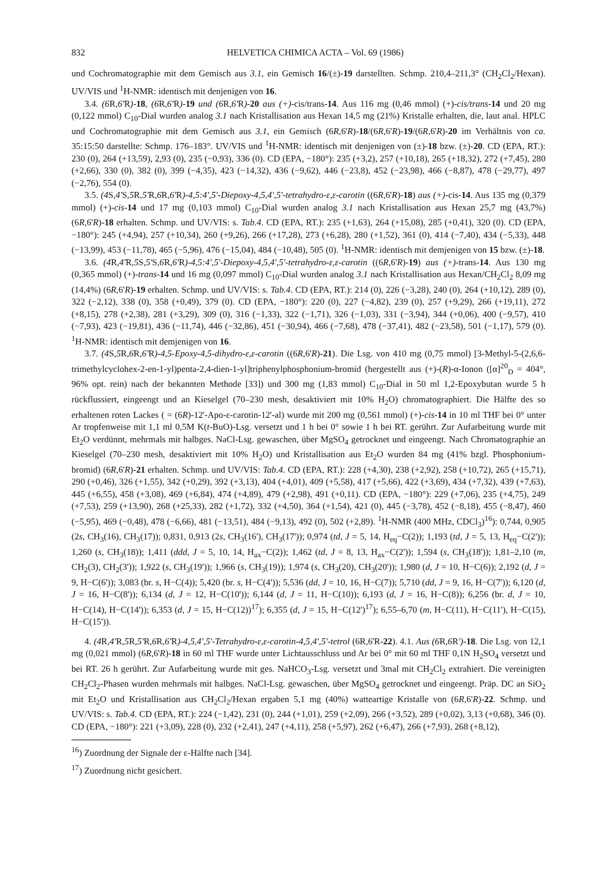832 HELVETICA CHIMICA ACTA – Vol. 69 (1986)
und Cochromatographie mit dem Gemisch aus 3.1, ein Gemisch 16/(±)-19 darstellten. Schmp. 210,4–211,3° (CH<sub>2</sub>Cl<sub>2</sub>/Hexan). UV/VIS und <sup>1</sup>H-NMR: identisch mit denjenigen von 16.
3.4. (6 R,6'R)-18, (6 R,6'R)-19 und (6 R,6'R)-20 aus (+)-cis/trans-14. Aus 116 mg (0,46 mmol) (+)-cis/trans-14 und 20 mg (0,122 mmol) C<sub>10</sub>-Dial wurden analog 3.1 nach Kristallisation aus Hexan 14,5 mg (21%) Kristalle erhalten, die, laut anal. HPLC und Cochromatographie mit dem Gemisch aus 3.1, ein Gemisch (6R,6'R)-18/(6R,6'R)-19/(6R,6'R)-20 im Verhältnis von ca. 35:15:50 darstellte: Schmp. 176–183°. UV/VIS und <sup>1</sup>H-NMR: identisch mit denjenigen von (±)-18 bzw. (±)-20. CD (EPA, RT.): 230 (0), 264 (+13,59), 2,93 (0), 235 (−0,93), 336 (0). CD (EPA, −180°): 235 (+3,2), 257 (+10,18), 265 (+18,32), 272 (+7,45), 280 (+2,66), 330 (0), 382 (0), 399 (−4,35), 423 (−14,32), 436 (−9,62), 446 (−23,8), 452 (−23,98), 466 (−8,87), 478 (−29,77), 497 (−2,76), 554 (0).
3.5. (4 S,4'S,5 R,5'R,6 R,6'R)-4,5:4',5'-Diepoxy-4,5,4',5'-tetrahydro-ε,ε-carotin ((6R,6'R)-18) aus (+)-cis-14. Aus 135 mg (0,379 mmol) (+)-cis-14 und 17 mg (0,103 mmol) C<sub>10</sub>-Dial wurden analog 3.1 nach Kristallisation aus Hexan 25,7 mg (43,7%) (6R,6'R)-18 erhalten. Schmp. und UV/VIS: s. Tab.4. CD (EPA, RT.): 235 (+1,63), 264 (+15,08), 285 (+0,41), 320 (0). CD (EPA, −180°): 245 (+4,94), 257 (+10,34), 260 (+9,26), 266 (+17,28), 273 (+6,28), 280 (+1,52), 361 (0), 414 (−7,40), 434 (−5,33), 448 (−13,99), 453 (−11,78), 465 (−5,96), 476 (−15,04), 484 (−10,48), 505 (0). <sup>1</sup>H-NMR: identisch mit demjenigen von 15 bzw. (±)-18.
3.6. (4 R,4'R,5 S,5'S,6 R,6'R)-4,5:4',5'-Diepoxy-4,5,4',5'-tetrahydro-ε,ε-carotin ((6R,6'R)-19) aus (+)-trans-14. Aus 130 mg (0,365 mmol) (+)-trans-14 und 16 mg (0,097 mmol) C<sub>10</sub>-Dial wurden analog 3.1 nach Kristallisation aus Hexan/CH<sub>2</sub>Cl<sub>2</sub> 8,09 mg (14,4%) (6R,6'R)-19 erhalten. Schmp. und UV/VIS: s. Tab.4. CD (EPA, RT.): 214 (0), 226 (−3,28), 240 (0), 264 (+10,12), 289 (0), 322 (−2,12), 338 (0), 358 (+0,49), 379 (0). CD (EPA, −180°): 220 (0), 227 (−4,82), 239 (0), 257 (+9,29), 266 (+19,11), 272 (+8,15), 278 (+2,38), 281 (+3,29), 309 (0), 316 (−1,33), 322 (−1,71), 326 (−1,03), 331 (−3,94), 344 (+0,06), 400 (−9,57), 410 (−7,93), 423 (−19,81), 436 (−11,74), 446 (−32,86), 451 (−30,94), 466 (−7,68), 478 (−37,41), 482 (−23,58), 501 (−1,17), 579 (0). <sup>1</sup>H-NMR: identisch mit demjenigen von 16.
3.7. (4 S,5 R,6 R,6'R)-4,5-Epoxy-4,5-dihydro-ε,ε-carotin ((6R,6'R)-21). Die Lsg. von 410 mg (0,75 mmol) [3-Methyl-5-(2,6,6-trimethylcyclohex-2-en-1-yl)penta-2,4-dien-1-yl]triphenylphosphonium-bromid (hergestellt aus (+)-(R)-α-Ionon ([α]<sup>20</sup><sub>D</sub> = 404°, 96% opt. rein) nach der bekannten Methode [33]) und 300 mg (1,83 mmol) C<sub>10</sub>-Dial in 50 ml 1,2-Epoxybutan wurde 5 h rückflussiert, eingeengt und an Kieselgel (70–230 mesh, desaktiviert mit 10% H<sub>2</sub>O) chromatographiert. Die Hälfte des so erhaltenen roten Lackes ( = (6R)-12'-Apo-ε-carotin-12'-al) wurde mit 200 mg (0,561 mmol) (+)-cis-14 in 10 ml THF bei 0° unter Ar tropfenweise mit 1,1 ml 0,5M K(t-BuO)-Lsg. versetzt und 1 h bei 0° sowie 1 h bei RT. gerührt. Zur Aufarbeitung wurde mit Et<sub>2</sub>O verdünnt, mehrmals mit halbges. NaCl-Lsg. gewaschen, über MgSO<sub>4</sub> getrocknet und eingeengt. Nach Chromatographie an Kieselgel (70–230 mesh, desaktiviert mit 10% H<sub>2</sub>O) und Kristallisation aus Et<sub>2</sub>O wurden 84 mg (41% bzgl. Phosphonium-bromid) (6R,6'R)-21 erhalten. Schmp. und UV/VIS: Tab.4. CD (EPA, RT.): 228 (+4,30), 238 (+2,92), 258 (+10,72), 265 (+15,71), 290 (+0,46), 326 (+1,55), 342 (+0,29), 392 (+3,13), 404 (+4,01), 409 (+5,58), 417 (+5,66), 422 (+3,69), 434 (+7,32), 439 (+7,63), 445 (+6,55), 458 (+3,08), 469 (+6,84), 474 (+4,89), 479 (+2,98), 491 (+0,11). CD (EPA, −180°): 229 (+7,06), 235 (+4,75), 249 (+7,53), 259 (+13,90), 268 (+25,33), 282 (+1,72), 332 (+4,50), 364 (+1,54), 421 (0), 445 (−3,78), 452 (−8,18), 455 (−8,47), 460 (−5,95), 469 (−0,48), 478 (−6,66), 481 (−13,51), 484 (−9,13), 492 (0), 502 (+2,89). <sup>1</sup>H-NMR (400 MHz, CDCl<sub>3</sub>)<sup>16</sup>): 0,744, 0,905 (2s, CH<sub>3</sub>(16), CH<sub>3</sub>(17)); 0,831, 0,913 (2s, CH<sub>3</sub>(16'), CH<sub>3</sub>(17')); 0,974 (td, J = 5, 14, H<sub>eq</sub>−C(2)); 1,193 (td, J = 5, 13, H<sub>eq</sub>−C(2')); 1,260 (s, CH<sub>3</sub>(18)); 1,411 (ddd, J = 5, 10, 14, H<sub>ax</sub>−C(2)); 1,462 (td, J = 8, 13, H<sub>ax</sub>−C(2')); 1,594 (s, CH<sub>3</sub>(18')); 1,81–2,10 (m, CH<sub>2</sub>(3), CH<sub>2</sub>(3')); 1,922 (s, CH<sub>3</sub>(19')); 1,966 (s, CH<sub>3</sub>(19)); 1,974 (s, CH<sub>3</sub>(20), CH<sub>3</sub>(20')); 1,980 (d, J = 10, H−C(6)); 2,192 (d, J = 9, H−C(6')); 3,083 (br. s, H−C(4)); 5,420 (br. s, H−C(4')); 5,536 (dd, J = 10, 16, H−C(7)); 5,710 (dd, J = 9, 16, H−C(7')); 6,120 (d, J = 16, H−C(8')); 6,134 (d, J = 12, H−C(10')); 6,144 (d, J = 11, H−C(10)); 6,193 (d, J = 16, H−C(8)); 6,256 (br. d, J = 10, H−C(14), H−C(14')); 6,353 (d, J = 15, H−C(12))<sup>17</sup>); 6,355 (d, J = 15, H−C(12')<sup>17</sup>); 6,55–6,70 (m, H−C(11), H−C(11'), H−C(15), H−C(15')).
4. (4 R,4'R,5 R,5'R,6 R,6'R)-4,5,4',5'-Tetrahydro-ε,ε-carotin-4,5,4',5'-tetrol (6R,6'R-22). 4.1. Aus (6 R,6 R')-18. Die Lsg. von 12,1 mg (0,021 mmol) (6R,6'R)-18 in 60 ml THF wurde unter Lichtausschluss und Ar bei 0° mit 60 ml THF 0,1N H<sub>2</sub>SO<sub>4</sub> versetzt und bei RT. 26 h gerührt. Zur Aufarbeitung wurde mit ges. NaHCO<sub>3</sub>-Lsg. versetzt und 3mal mit CH<sub>2</sub>Cl<sub>2</sub> extrahiert. Die vereinigten CH<sub>2</sub>Cl<sub>2</sub>-Phasen wurden mehrmals mit halbges. NaCl-Lsg. gewaschen, über MgSO<sub>4</sub> getrocknet und eingeengt. Präp. DC an SiO<sub>2</sub> mit Et<sub>2</sub>O und Kristallisation aus CH<sub>2</sub>Cl<sub>2</sub>/Hexan ergaben 5,1 mg (40%) watteartige Kristalle von (6R,6'R)-22. Schmp. und UV/VIS: s. Tab.4. CD (EPA, RT.): 224 (−1,42), 231 (0), 244 (+1,01), 259 (+2,09), 266 (+3,52), 289 (+0,02), 3,13 (+0,68), 346 (0). CD (EPA, −180°): 221 (+3,09), 228 (0), 232 (+2,41), 247 (+4,11), 258 (+5,97), 262 (+6,47), 266 (+7,93), 268 (+8,12),
<sup>16</sup>) Zuordnung der Signale der ε-Hälfte nach [34].
<sup>17</sup>) Zuordnung nicht gesichert.